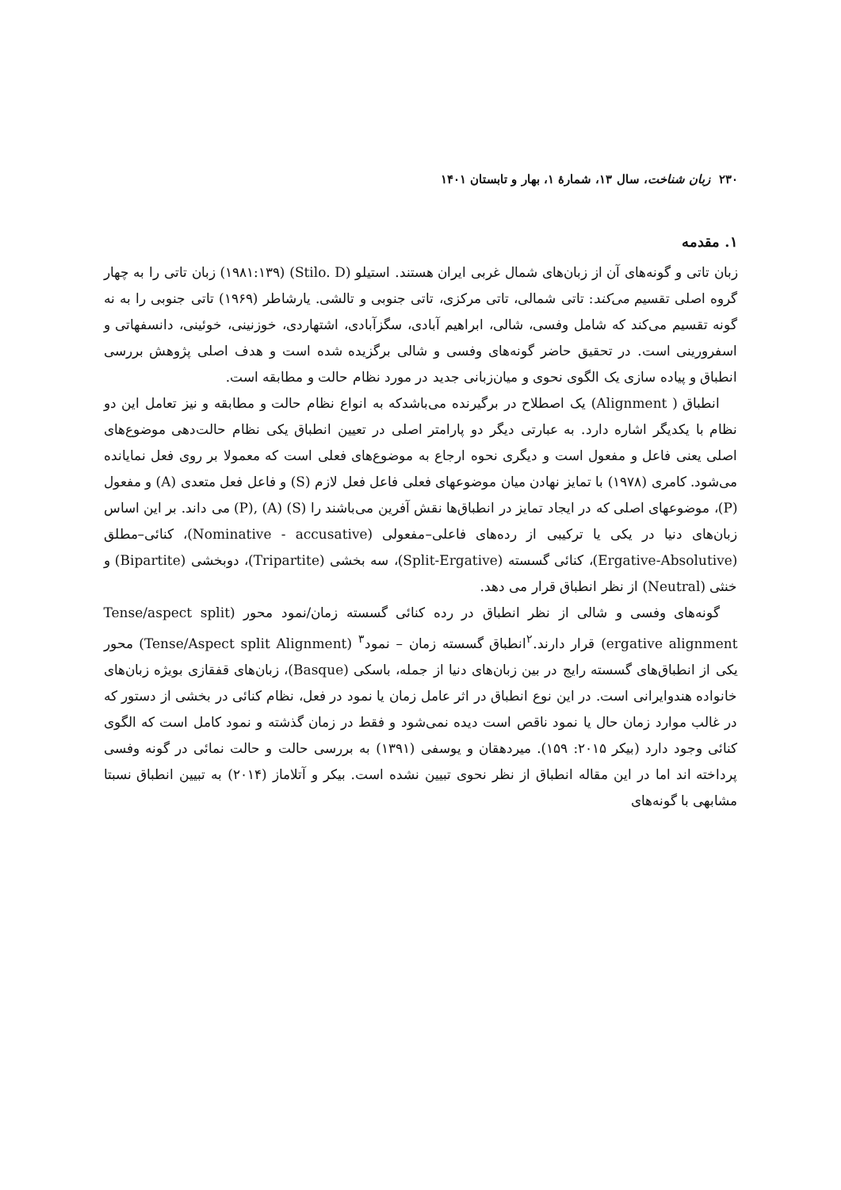۲۳۰ زبان شناخت، سال ۱۳، شمارهٔ ۱، بهار و تابستان ۱۴۰۱
۱. مقدمه
زبان تاتی و گونه‌های آن از زبان‌های شمال غربی ایران هستند. استیلو (Stilo. D) (۱۹۸۱:۱۳۹) زبان تاتی را به چهار گروه اصلی تقسیم می‌کند: تاتی شمالی، تاتی مرکزی، تاتی جنوبی و تالشی. یارشاطر (۱۹۶۹) تاتی جنوبی را به نه گونه تقسیم می‌کند که شامل وفسی، شالی، ابراهیم آبادی، سگزآبادی، اشتهاردی، خوزنینی، خوئینی، دانسفهاتی و اسفرورینی است. در تحقیق حاضر گونه‌های وفسی و شالی برگزیده شده است و هدف اصلی پژوهش بررسی انطباق و پیاده سازی یک الگوی نحوی و میان‌زبانی جدید در مورد نظام حالت و مطابقه است.
انطباق ( Alignment) یک اصطلاح در برگیرنده می‌باشدکه به انواع نظام حالت و مطابقه و نیز تعامل این دو نظام با یکدیگر اشاره دارد. به عبارتی دیگر دو پارامتر اصلی در تعیین انطباق یکی نظام حالت‌دهی موضوع‌های اصلی یعنی فاعل و مفعول است و دیگری نحوه ارجاع به موضوع‌های فعلی است که معمولا بر روی فعل نمایانده می‌شود. کامری (۱۹۷۸) با تمایز نهادن میان موضوعهای فعلی فاعل فعل لازم (S) و فاعل فعل متعدی (A) و مفعول (P)، موضوعهای اصلی که در ایجاد تمایز در انطباق‌ها نقش آفرین می‌باشند را (S) (A) ,(P) می داند. بر این اساس زبان‌های دنیا در یکی یا ترکیبی از رده‌های فاعلی–مفعولی (Nominative - accusative)، کنائی–مطلق (Ergative-Absolutive)، کنائی گسسته (Split-Ergative)، سه بخشی (Tripartite)، دوبخشی (Bipartite) و خنثی (Neutral) از نظر انطباق قرار می دهد.
گونه‌های وفسی و شالی از نظر انطباق در رده کنائی گسسته زمان/نمود محور (Tense/aspect split ergative alignment) قرار دارند.<sup>۲</sup>انطباق گسسته زمان – نمود<sup>۳</sup> (Tense/Aspect split Alignment) محور یکی از انطباق‌های گسسته رایج در بین زبان‌های دنیا از جمله، باسکی (Basque)، زبان‌های قفقازی بویژه زبان‌های خانواده هندوایرانی است. در این نوع انطباق در اثر عامل زمان یا نمود در فعل، نظام کنائی در بخشی از دستور که در غالب موارد زمان حال یا نمود ناقص است دیده نمی‌شود و فقط در زمان گذشته و نمود کامل است که الگوی کنائی وجود دارد (بیکر ۲۰۱۵: ۱۵۹). میردهقان و یوسفی (۱۳۹۱) به بررسی حالت و حالت نمائی در گونه وفسی پرداخته اند اما در این مقاله انطباق از نظر نحوی تبیین نشده است. بیکر و آتلاماز (۲۰۱۴) به تبیین انطباق نسبتا مشابهی با گونه‌های